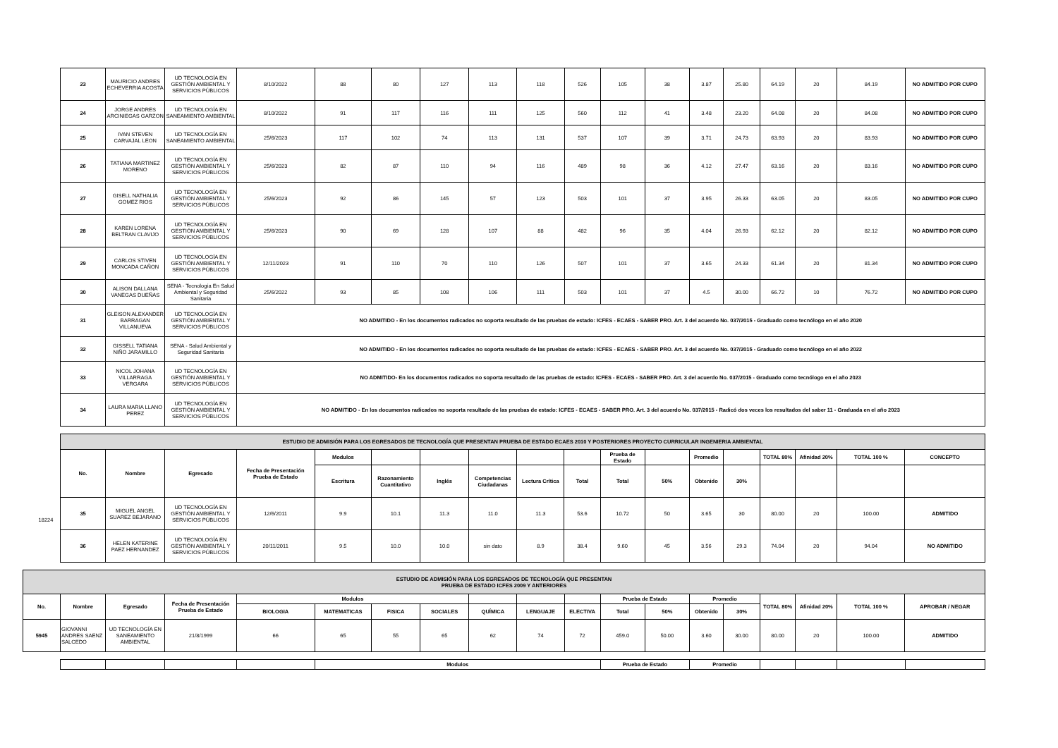| 23 | MAURICIO ANDRES ECHEVERRIA ACOSTA | UD TECNOLOGÍA EN GESTIÓN AMBIENTAL Y SERVICIOS PÚBLICOS | 8/10/2022 | 88 | 80 | 127 | 113 | 118 | 526 | 105 | 38 | 3.87 | 25.80 | 64.19 | 20 | 84.19 | NO ADMITIDO POR CUPO |
| 24 | JORGE ANDRES ARCINIEGAS GARZON | UD TECNOLOGÍA EN SANEAMIENTO AMBIENTAL | 8/10/2022 | 91 | 117 | 116 | 111 | 125 | 560 | 112 | 41 | 3.48 | 23.20 | 64.08 | 20 | 84.08 | NO ADMITIDO POR CUPO |
| 25 | IVAN STEVEN CARVAJAL LEON | UD TECNOLOGÍA EN SANEAMIENTO AMBIENTAL | 25/6/2023 | 117 | 102 | 74 | 113 | 131 | 537 | 107 | 39 | 3.71 | 24.73 | 63.93 | 20 | 83.93 | NO ADMITIDO POR CUPO |
| 26 | TATIANA MARTINEZ MORENO | UD TECNOLOGÍA EN GESTIÓN AMBIENTAL Y SERVICIOS PÚBLICOS | 25/6/2023 | 82 | 87 | 110 | 94 | 116 | 489 | 98 | 36 | 4.12 | 27.47 | 63.16 | 20 | 83.16 | NO ADMITIDO POR CUPO |
| 27 | GISELL NATHALIA GOMEZ RIOS | UD TECNOLOGÍA EN GESTIÓN AMBIENTAL Y SERVICIOS PÚBLICOS | 25/6/2023 | 92 | 86 | 145 | 57 | 123 | 503 | 101 | 37 | 3.95 | 26.33 | 63.05 | 20 | 83.05 | NO ADMITIDO POR CUPO |
| 28 | KAREN LORENA BELTRAN CLAVIJO | UD TECNOLOGÍA EN GESTIÓN AMBIENTAL Y SERVICIOS PÚBLICOS | 25/6/2023 | 90 | 69 | 128 | 107 | 88 | 482 | 96 | 35 | 4.04 | 26.93 | 62.12 | 20 | 82.12 | NO ADMITIDO POR CUPO |
| 29 | CARLOS STIVEN MONCADA CAÑON | UD TECNOLOGÍA EN GESTIÓN AMBIENTAL Y SERVICIOS PÚBLICOS | 12/11/2023 | 91 | 110 | 70 | 110 | 126 | 507 | 101 | 37 | 3.65 | 24.33 | 61.34 | 20 | 81.34 | NO ADMITIDO POR CUPO |
| 30 | ALISON DALLANA VANEGAS DUEÑAS | SENA - Tecnología En Salud Ambiental y Seguridad Sanitaria | 25/6/2022 | 93 | 85 | 108 | 106 | 111 | 503 | 101 | 37 | 4.5 | 30.00 | 66.72 | 10 | 76.72 | NO ADMITIDO POR CUPO |
| 31 | GLEISON ALEXANDER BARRAGAN VILLANUEVA | UD TECNOLOGÍA EN GESTIÓN AMBIENTAL Y SERVICIOS PÚBLICOS | NO ADMITIDO - En los documentos radicados no soporta resultado de las pruebas de estado: ICFES - ECAES - SABER PRO. Art. 3 del acuerdo No. 037/2015 - Graduado como tecnólogo en el año 2020 | | | | | | | | | | | | | | |
| 32 | GISSELL TATIANA NIÑO JARAMILLO | SENA - Salud Ambiental y Seguridad Sanitaria | NO ADMITIDO - En los documentos radicados no soporta resultado de las pruebas de estado: ICFES - ECAES - SABER PRO. Art. 3 del acuerdo No. 037/2015 - Graduado como tecnólogo en el año 2022 | | | | | | | | | | | | | | |
| 33 | NICOL JOHANA VILLARRAGA VERGARA | UD TECNOLOGÍA EN GESTIÓN AMBIENTAL Y SERVICIOS PÚBLICOS | NO ADMITIDO- En los documentos radicados no soporta resultado de las pruebas de estado: ICFES - ECAES - SABER PRO. Art. 3 del acuerdo No. 037/2015 - Graduado como tecnólogo en el año 2023 | | | | | | | | | | | | | | |
| 34 | LAURA MARIA LLANO PEREZ | UD TECNOLOGÍA EN GESTIÓN AMBIENTAL Y SERVICIOS PÚBLICOS | NO ADMITIDO - En los documentos radicados no soporta resultado de las pruebas de estado: ICFES - ECAES - SABER PRO. Art. 3 del acuerdo No. 037/2015 - Radicó dos veces los resultados del saber 11 - Graduada en el año 2023 | | | | | | | | | | | | | | |
18224
| ESTUDIO DE ADMISIÓN PARA LOS EGRESADOS DE TECNOLOGÍA QUE PRESENTAN PRUEBA DE ESTADO ECAES 2010 Y POSTERIORES PROYECTO CURRICULAR INGENIERIA AMBIENTAL | | | | | | | | | | | | | | | | | |
| --- | --- | --- | --- | --- | --- | --- | --- | --- | --- | --- | --- | --- | --- | --- | --- | --- | --- |
| No. | Nombre | Egresado | Fecha de Presentación Prueba de Estado | Modulos | | | | | | Prueba de Estado | | Promedio | | TOTAL 80% | Afinidad 20% | TOTAL 100 % | CONCEPTO |
| | | | | Escritura | Razonamiento Cuantitativo | Inglés | Competencias Ciudadanas | Lectura Crítica | Total | Total | 50% | Obtenido | 30% | | | | |
| 35 | MIGUEL ANGEL SUAREZ BEJARANO | UD TECNOLOGÍA EN GESTIÓN AMBIENTAL Y SERVICIOS PÚBLICOS | 12/6/2011 | 9.9 | 10.1 | 11.3 | 11.0 | 11.3 | 53.6 | 10.72 | 50 | 3.65 | 30 | 80.00 | 20 | 100.00 | ADMITIDO |
| 36 | HELEN KATERINE PAEZ HERNANDEZ | UD TECNOLOGÍA EN GESTIÓN AMBIENTAL Y SERVICIOS PÚBLICOS | 20/11/2011 | 9.5 | 10.0 | 10.0 | sin dato | 8.9 | 38.4 | 9.60 | 45 | 3.56 | 29.3 | 74.04 | 20 | 94.04 | NO ADMITIDO |
| ESTUDIO DE ADMISIÓN PARA LOS EGRESADOS DE TECNOLOGÍA QUE PRESENTAN PRUEBA DE ESTADO ICFES 2009 Y ANTERIORES | | | | | | | | | | | | | | | | | | |
| --- | --- | --- | --- | --- | --- | --- | --- | --- | --- | --- | --- | --- | --- | --- | --- | --- | --- | --- |
| No. | Nombre | Egresado | Fecha de Presentación Prueba de Estado | Modulos | | | | | | | Prueba de Estado | | Promedio | | TOTAL 80% | Afinidad 20% | TOTAL 100 % | APROBAR / NEGAR |
| | | | | BIOLOGIA | MATEMATICAS | FISICA | SOCIALES | QUÍMICA | LENGUAJE | ELECTIVA | Total | 50% | Obtenido | 30% | | | | |
| 5945 | GIOVANNI ANDRES SAENZ SALCEDO | UD TECNOLOGÍA EN SANEAMIENTO AMBIENTAL | 21/8/1999 | 66 | 65 | 55 | 65 | 62 | 74 | 72 | 459.0 | 50.00 | 3.60 | 30.00 | 80.00 | 20 | 100.00 | ADMITIDO |
| | | | | Modulos | Prueba de Estado | Promedio | | | | |
| --- | --- | --- | --- | --- | --- | --- | --- | --- | --- | --- |